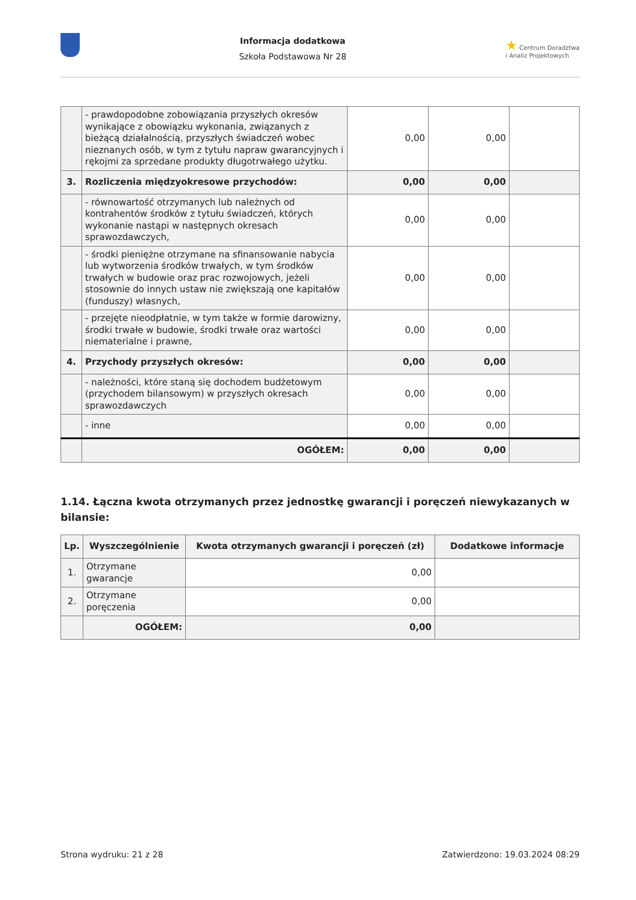Informacja dodatkowa
Szkoła Podstawowa Nr 28
★ Centrum Doradztwa
i Analiz Projektowych
| | - prawdopodobne zobowiązania przyszłych okresów wynikające z obowiązku wykonania, związanych z bieżącą działalnością, przyszłych świadczeń wobec nieznanych osób, w tym z tytułu napraw gwarancyjnych i rękojmi za sprzedane produkty długotrwałego użytku. | 0,00 | 0,00 | |
| 3. | Rozliczenia międzyokresowe przychodów: | 0,00 | 0,00 | |
| | - równowartość otrzymanych lub należnych od kontrahentów środków z tytułu świadczeń, których wykonanie nastąpi w następnych okresach sprawozdawczych, | 0,00 | 0,00 | |
| | - środki pieniężne otrzymane na sfinansowanie nabycia lub wytworzenia środków trwałych, w tym środków trwałych w budowie oraz prac rozwojowych, jeżeli stosownie do innych ustaw nie zwiększają one kapitałów (funduszy) własnych, | 0,00 | 0,00 | |
| | - przejęte nieodpłatnie, w tym także w formie darowizny, środki trwałe w budowie, środki trwałe oraz wartości niematerialne i prawne, | 0,00 | 0,00 | |
| 4. | Przychody przyszłych okresów: | 0,00 | 0,00 | |
| | - należności, które staną się dochodem budżetowym (przychodem bilansowym) w przyszłych okresach sprawozdawczych | 0,00 | 0,00 | |
| | - inne | 0,00 | 0,00 | |
| | OGÓŁEM: | 0,00 | 0,00 | |
1.14. Łączna kwota otrzymanych przez jednostkę gwarancji i poręczeń niewykazanych w bilansie:
| Lp. | Wyszczególnienie | Kwota otrzymanych gwarancji i poręczeń (zł) | Dodatkowe informacje |
| --- | --- | --- | --- |
| 1. | Otrzymane gwarancje | 0,00 | |
| 2. | Otrzymane poręczenia | 0,00 | |
| | OGÓŁEM: | 0,00 | |
Strona wydruku: 21 z 28 Zatwierdzono: 19.03.2024 08:29